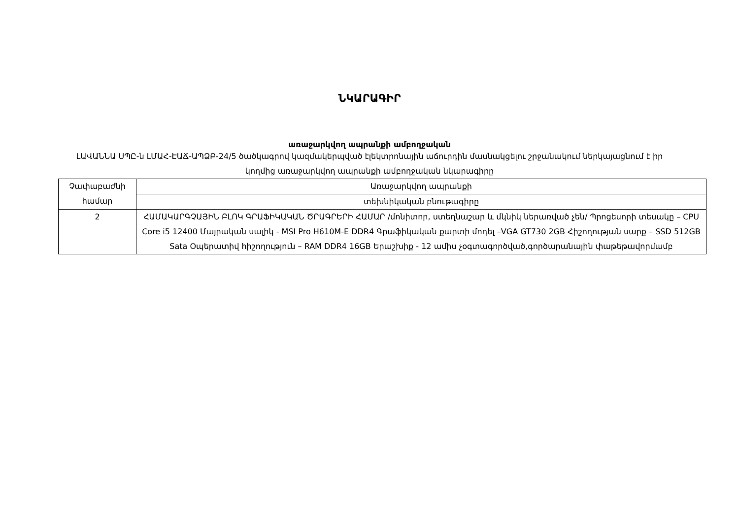ՆԿԱՐԱԳԻՐ
առաջարկվող ապրանքի ամբողջական
ԼԱՎԱՆՆԱ ՍՊԸ-ն ԼՄԱՀ-ԷԱՃ-ԱՊՁԲ-24/5 ծածկագրով կազմակերպված էլեկտրոնային աճուրդին մասնակցելու շրջանակում ներկայացնում է իր կողմից առաջարկվող ապրանքի ամբողջական նկարագիրը
| Չափաբաժնի համար | Առաջարկվող ապրանքի |
| | տեխնիկական բնութագիրը |
| 2 | ՀԱՄԱԿԱՐԳՉԱՅԻՆ ԲԼՈԿ ԳՐԱՖԻԿԱԿԱՆ ԾՐԱԳՐԵՐԻ ՀԱՄԱՐ /մոնիտոր, ստեղնաշար և մկնիկ ներառված չեն/ Պրոցեսորի տեսակը – CPU Core i5 12400 Մայրական սալիկ - MSI Pro H610M-E DDR4 Գրաֆիկական քարտի մոդել –VGA GT730 2GB Հիշողության սարք – SSD 512GB Sata Օպերատիվ հիշողություն – RAM DDR4 16GB Երաշխիք - 12 ամիս չօգտագործված,գործարանային փաթեթավորմամբ |